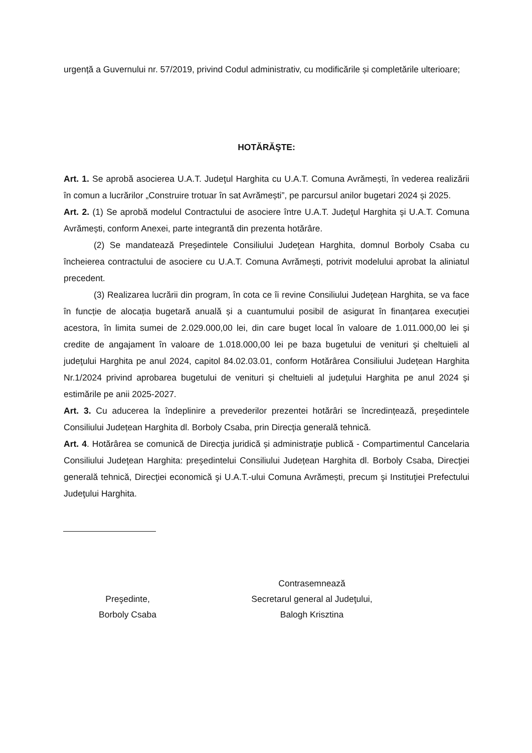urgență a Guvernului nr. 57/2019, privind Codul administrativ, cu modificările și completările ulterioare;
HOTĂRĂŞTE:
Art. 1. Se aprobă asocierea U.A.T. Judeţul Harghita cu U.A.T. Comuna Avrămești, în vederea realizării în comun a lucrărilor „Construire trotuar în sat Avrămești”, pe parcursul anilor bugetari 2024 și 2025.
Art. 2. (1) Se aprobă modelul Contractului de asociere între U.A.T. Judeţul Harghita şi U.A.T. Comuna Avrămești, conform Anexei, parte integrantă din prezenta hotărâre.
(2) Se mandatează Preşedintele Consiliului Judeţean Harghita, domnul Borboly Csaba cu încheierea contractului de asociere cu U.A.T. Comuna Avrămești, potrivit modelului aprobat la aliniatul precedent.
(3) Realizarea lucrării din program, în cota ce îi revine Consiliului Judeţean Harghita, se va face în funcție de alocația bugetară anuală și a cuantumului posibil de asigurat în finanțarea execuției acestora, în limita sumei de 2.029.000,00 lei, din care buget local în valoare de 1.011.000,00 lei și credite de angajament în valoare de 1.018.000,00 lei pe baza bugetului de venituri şi cheltuieli al judeţului Harghita pe anul 2024, capitol 84.02.03.01, conform Hotărârea Consiliului Județean Harghita Nr.1/2024 privind aprobarea bugetului de venituri și cheltuieli al județului Harghita pe anul 2024 și estimările pe anii 2025-2027.
Art. 3. Cu aducerea la îndeplinire a prevederilor prezentei hotărâri se încredințează, preşedintele Consiliului Județean Harghita dl. Borboly Csaba, prin Direcţia generală tehnică.
Art. 4. Hotărârea se comunică de Direcţia juridică și administraţie publică - Compartimentul Cancelaria Consiliului Judeţean Harghita: preşedintelui Consiliului Județean Harghita dl. Borboly Csaba, Direcţiei generală tehnică, Direcţiei economică şi U.A.T.-ului Comuna Avrămești, precum şi Instituţiei Prefectului Judeţului Harghita.
Preşedinte,
Borboly Csaba
Contrasemnează
Secretarul general al Judeţului,
Balogh Krisztina